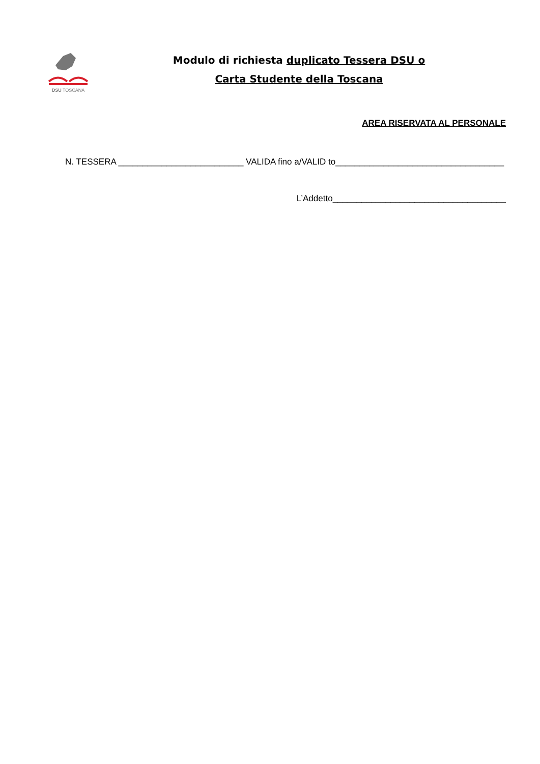DSU TOSCANA
Modulo di richiesta duplicato Tessera DSU o
Carta Studente della Toscana
AREA RISERVATA AL PERSONALE
N. TESSERA __________________________ VALIDA fino a/VALID to___________________________________
L’Addetto____________________________________